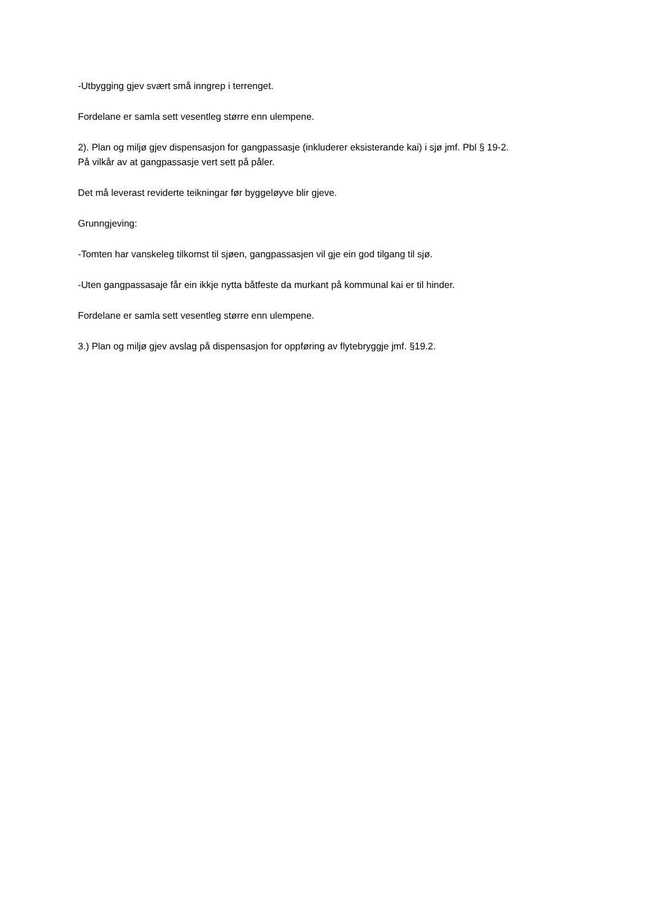-Utbygging gjev svært små inngrep i terrenget.
Fordelane er samla sett vesentleg større enn ulempene.
2). Plan og miljø gjev dispensasjon for gangpassasje (inkluderer eksisterande kai) i sjø jmf. Pbl § 19-2.
På vilkår av at gangpassasje vert sett på påler.
Det må leverast reviderte teikningar før byggeløyve blir gjeve.
Grunngjeving:
-Tomten har vanskeleg tilkomst til sjøen, gangpassasjen vil gje ein god tilgang til sjø.
-Uten gangpassasaje får ein ikkje nytta båtfeste da murkant på kommunal kai er til hinder.
Fordelane er samla sett vesentleg større enn ulempene.
3.) Plan og miljø gjev avslag på dispensasjon for oppføring av flytebryggje jmf. §19.2.